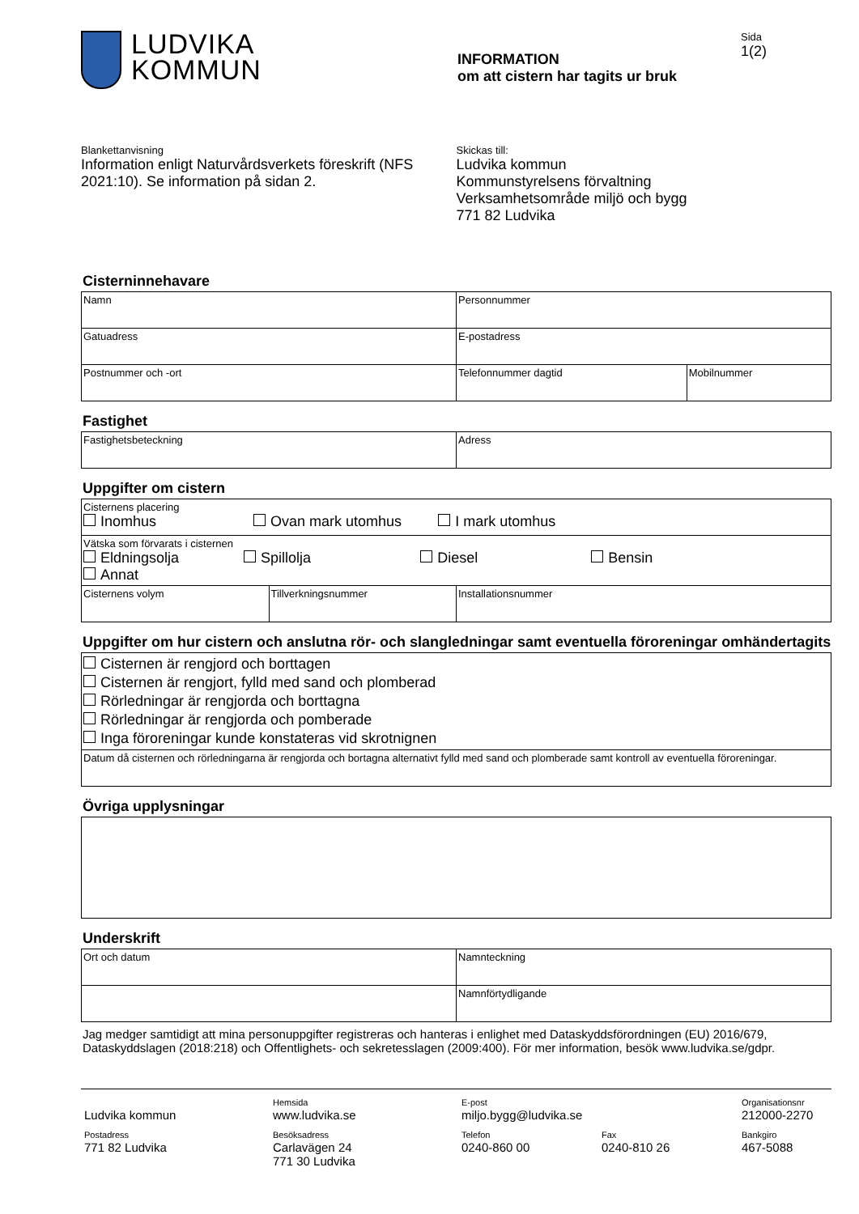LUDVIKA
KOMMUN
INFORMATION
om att cistern har tagits ur bruk
Sida
1(2)
Blankettanvisning
Information enligt Naturvårdsverkets föreskrift (NFS 2021:10). Se information på sidan 2.
Skickas till:
Ludvika kommun
Kommunstyrelsens förvaltning
Verksamhetsområde miljö och bygg
771 82 Ludvika
Cisterninnehavare
| Namn | Personnummer | |
| Gatuadress | E-postadress | |
| Postnummer och -ort | Telefonnummer dagtid | Mobilnummer |
Fastighet
| Fastighetsbeteckning | Adress |
Uppgifter om cistern
| Cisternens placering Inomhus Ovan mark utomhus I mark utomhus | | |
| Vätska som förvarats i cisternen Eldningsolja Spillolja Diesel Bensin Annat | | |
| Cisternens volym | Tillverkningsnummer | Installationsnummer |
Uppgifter om hur cistern och anslutna rör- och slangledningar samt eventuella föroreningar omhändertagits
| Cisternen är rengjord och borttagen Cisternen är rengjort, fylld med sand och plomberad Rörledningar är rengjorda och borttagna Rörledningar är rengjorda och pomberade Inga föroreningar kunde konstateras vid skrotnignen |
| Datum då cisternen och rörledningarna är rengjorda och bortagna alternativt fylld med sand och plomberade samt kontroll av eventuella föroreningar. |
Övriga upplysningar
Underskrift
| Ort och datum | Namnteckning |
| | Namnförtydligande |
Jag medger samtidigt att mina personuppgifter registreras och hanteras i enlighet med Dataskyddsförordningen (EU) 2016/679, Dataskyddslagen (2018:218) och Offentlighets- och sekretesslagen (2009:400). För mer information, besök www.ludvika.se/gdpr.
Ludvika kommun
Hemsida
www.ludvika.se
E-post
miljo.bygg@ludvika.se
Organisationsnr
212000-2270
Postadress
771 82 Ludvika
Besöksadress
Carlavägen 24
771 30 Ludvika
Telefon
0240-860 00
Fax
0240-810 26
Bankgiro
467-5088